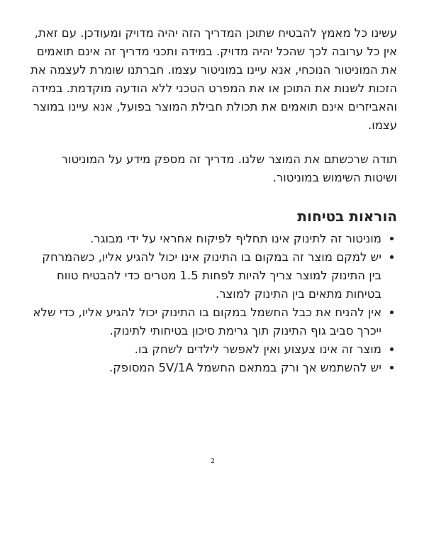עשינו כל מאמץ להבטיח שתוכן המדריך הזה יהיה מדויק ומעודכן. עם זאת, אין כל ערובה לכך שהכל יהיה מדויק. במידה ותכני מדריך זה אינם תואמים את המוניטור הנוכחי, אנא עיינו במוניטור עצמו. חברתנו שומרת לעצמה את הזכות לשנות את התוכן או את המפרט הטכני ללא הודעה מוקדמת. במידה והאביזרים אינם תואמים את תכולת חבילת המוצר בפועל, אנא עיינו במוצר עצמו.
תודה שרכשתם את המוצר שלנו. מדריך זה מספק מידע על המוניטור ושיטות השימוש במוניטור.
הוראות בטיחות
מוניטור זה לתינוק אינו תחליף לפיקוח אחראי על ידי מבוגר.
יש למקם מוצר זה במקום בו התינוק אינו יכול להגיע אליו, כשהמרחק בין התינוק למוצר צריך להיות לפחות 1.5 מטרים כדי להבטיח טווח בטיחות מתאים בין התינוק למוצר.
אין להניח את כבל החשמל במקום בו התינוק יכול להגיע אליו, כדי שלא ייכרך סביב גוף התינוק תוך גרימת סיכון בטיחותי לתינוק.
מוצר זה אינו צעצוע ואין לאפשר לילדים לשחק בו.
יש להשתמש אך ורק במתאם החשמל 5V/1A המסופק.
2